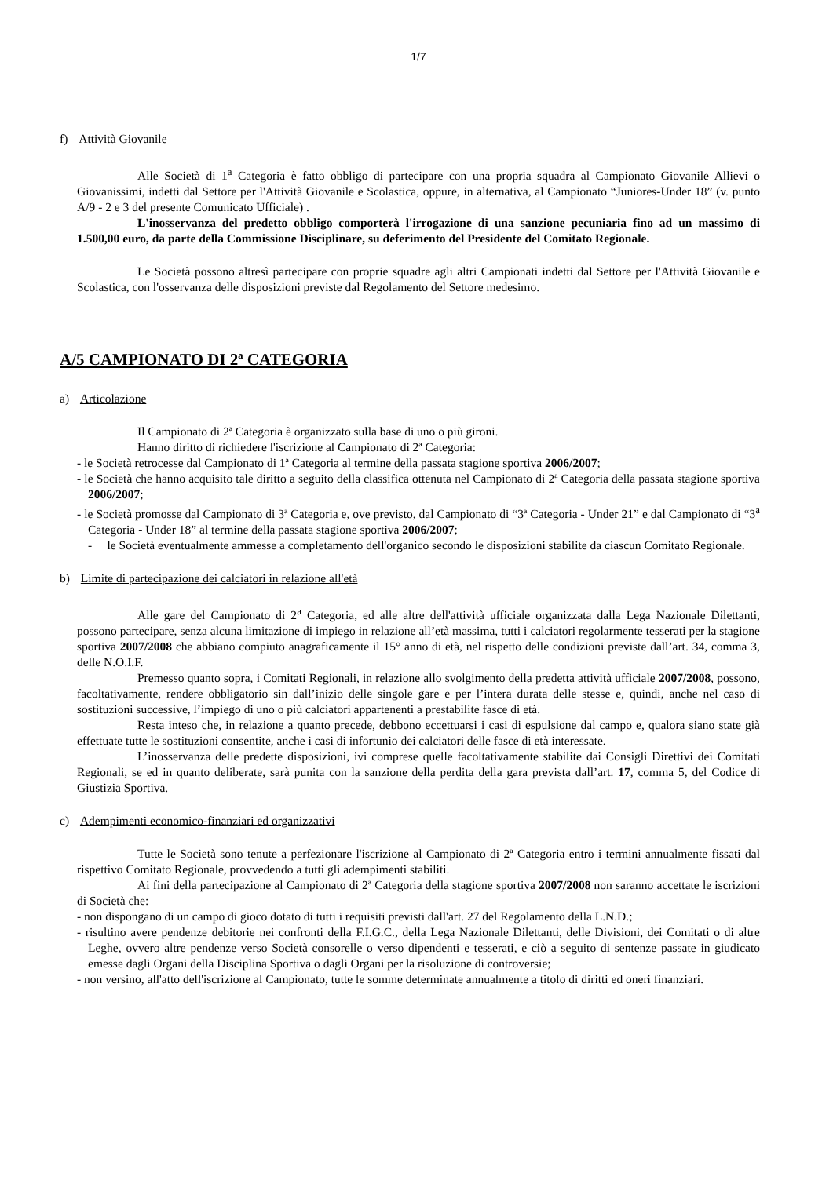1/7
f) Attività Giovanile
Alle Società di 1<sup>a</sup> Categoria è fatto obbligo di partecipare con una propria squadra al Campionato Giovanile Allievi o Giovanissimi, indetti dal Settore per l'Attività Giovanile e Scolastica, oppure, in alternativa, al Campionato “Juniores-Under 18” (v. punto A/9 - 2 e 3 del presente Comunicato Ufficiale) .
L'inosservanza del predetto obbligo comporterà l'irrogazione di una sanzione pecuniaria fino ad un massimo di 1.500,00 euro, da parte della Commissione Disciplinare, su deferimento del Presidente del Comitato Regionale.
Le Società possono altresì partecipare con proprie squadre agli altri Campionati indetti dal Settore per l'Attività Giovanile e Scolastica, con l'osservanza delle disposizioni previste dal Regolamento del Settore medesimo.
A/5 CAMPIONATO DI 2ª CATEGORIA
a) Articolazione
Il Campionato di 2ª Categoria è organizzato sulla base di uno o più gironi.
Hanno diritto di richiedere l'iscrizione al Campionato di 2ª Categoria:
- le Società retrocesse dal Campionato di 1ª Categoria al termine della passata stagione sportiva 2006/2007;
- le Società che hanno acquisito tale diritto a seguito della classifica ottenuta nel Campionato di 2ª Categoria della passata stagione sportiva 2006/2007;
- le Società promosse dal Campionato di 3ª Categoria e, ove previsto, dal Campionato di “3ª Categoria - Under 21” e dal Campionato di “3<sup>a</sup> Categoria - Under 18” al termine della passata stagione sportiva 2006/2007;
- le Società eventualmente ammesse a completamento dell'organico secondo le disposizioni stabilite da ciascun Comitato Regionale.
b) Limite di partecipazione dei calciatori in relazione all'età
Alle gare del Campionato di 2<sup>a</sup> Categoria, ed alle altre dell'attività ufficiale organizzata dalla Lega Nazionale Dilettanti, possono partecipare, senza alcuna limitazione di impiego in relazione all’età massima, tutti i calciatori regolarmente tesserati per la stagione sportiva 2007/2008 che abbiano compiuto anagraficamente il 15° anno di età, nel rispetto delle condizioni previste dall’art. 34, comma 3, delle N.O.I.F.
Premesso quanto sopra, i Comitati Regionali, in relazione allo svolgimento della predetta attività ufficiale 2007/2008, possono, facoltativamente, rendere obbligatorio sin dall’inizio delle singole gare e per l’intera durata delle stesse e, quindi, anche nel caso di sostituzioni successive, l’impiego di uno o più calciatori appartenenti a prestabilite fasce di età.
Resta inteso che, in relazione a quanto precede, debbono eccettuarsi i casi di espulsione dal campo e, qualora siano state già effettuate tutte le sostituzioni consentite, anche i casi di infortunio dei calciatori delle fasce di età interessate.
L’inosservanza delle predette disposizioni, ivi comprese quelle facoltativamente stabilite dai Consigli Direttivi dei Comitati Regionali, se ed in quanto deliberate, sarà punita con la sanzione della perdita della gara prevista dall’art. 17, comma 5, del Codice di Giustizia Sportiva.
c) Adempimenti economico-finanziari ed organizzativi
Tutte le Società sono tenute a perfezionare l'iscrizione al Campionato di 2ª Categoria entro i termini annualmente fissati dal rispettivo Comitato Regionale, provvedendo a tutti gli adempimenti stabiliti.
Ai fini della partecipazione al Campionato di 2ª Categoria della stagione sportiva 2007/2008 non saranno accettate le iscrizioni di Società che:
- non dispongano di un campo di gioco dotato di tutti i requisiti previsti dall'art. 27 del Regolamento della L.N.D.;
- risultino avere pendenze debitorie nei confronti della F.I.G.C., della Lega Nazionale Dilettanti, delle Divisioni, dei Comitati o di altre Leghe, ovvero altre pendenze verso Società consorelle o verso dipendenti e tesserati, e ciò a seguito di sentenze passate in giudicato emesse dagli Organi della Disciplina Sportiva o dagli Organi per la risoluzione di controversie;
- non versino, all'atto dell'iscrizione al Campionato, tutte le somme determinate annualmente a titolo di diritti ed oneri finanziari.